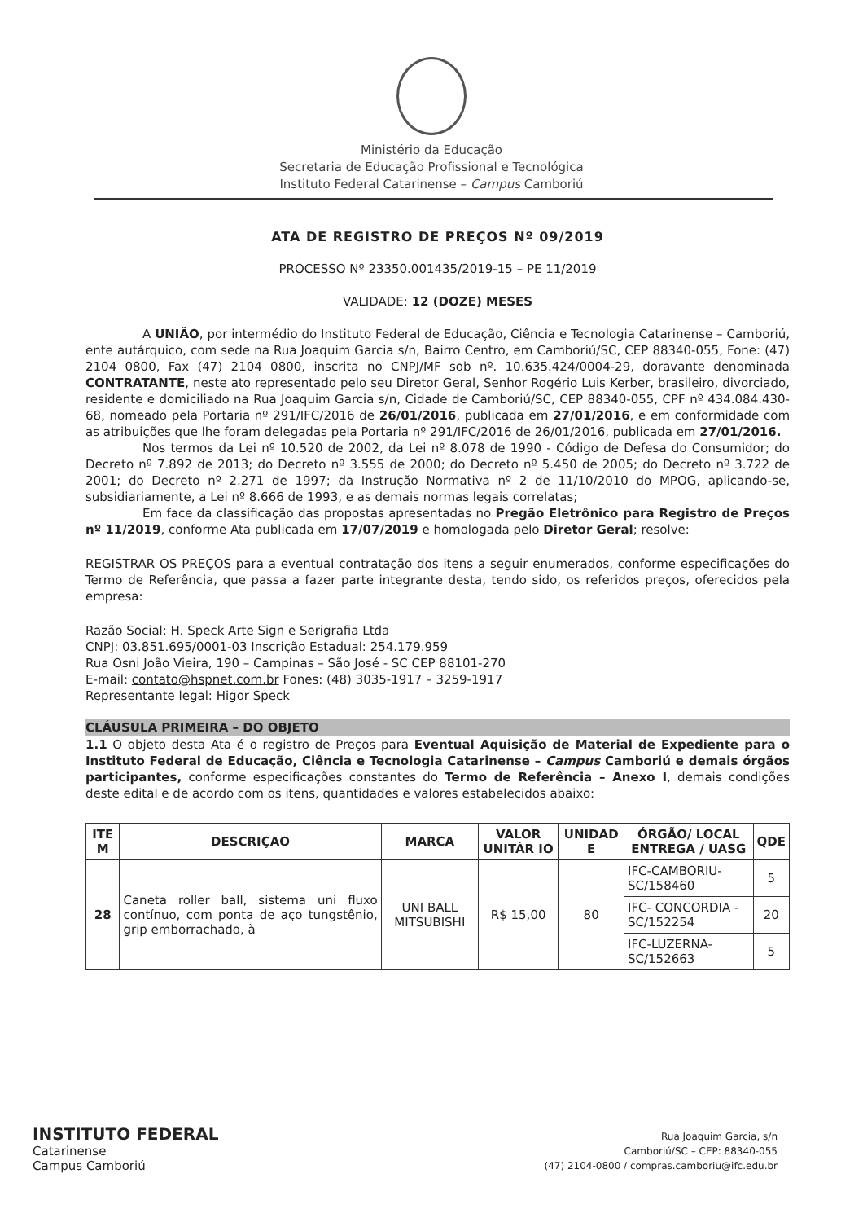Ministério da Educação
Secretaria de Educação Profissional e Tecnológica
Instituto Federal Catarinense – Campus Camboriú
ATA DE REGISTRO DE PREÇOS Nº 09/2019
PROCESSO Nº 23350.001435/2019-15 – PE 11/2019
VALIDADE: 12 (DOZE) MESES
A UNIÃO, por intermédio do Instituto Federal de Educação, Ciência e Tecnologia Catarinense – Camboriú, ente autárquico, com sede na Rua Joaquim Garcia s/n, Bairro Centro, em Camboriú/SC, CEP 88340-055, Fone: (47) 2104 0800, Fax (47) 2104 0800, inscrita no CNPJ/MF sob nº. 10.635.424/0004-29, doravante denominada CONTRATANTE, neste ato representado pelo seu Diretor Geral, Senhor Rogério Luis Kerber, brasileiro, divorciado, residente e domiciliado na Rua Joaquim Garcia s/n, Cidade de Camboriú/SC, CEP 88340-055, CPF nº 434.084.430-68, nomeado pela Portaria nº 291/IFC/2016 de 26/01/2016, publicada em 27/01/2016, e em conformidade com as atribuições que lhe foram delegadas pela Portaria nº 291/IFC/2016 de 26/01/2016, publicada em 27/01/2016.
Nos termos da Lei nº 10.520 de 2002, da Lei nº 8.078 de 1990 - Código de Defesa do Consumidor; do Decreto nº 7.892 de 2013; do Decreto nº 3.555 de 2000; do Decreto nº 5.450 de 2005; do Decreto nº 3.722 de 2001; do Decreto nº 2.271 de 1997; da Instrução Normativa nº 2 de 11/10/2010 do MPOG, aplicando-se, subsidiariamente, a Lei nº 8.666 de 1993, e as demais normas legais correlatas;
Em face da classificação das propostas apresentadas no Pregão Eletrônico para Registro de Preços nº 11/2019, conforme Ata publicada em 17/07/2019 e homologada pelo Diretor Geral; resolve:
REGISTRAR OS PREÇOS para a eventual contratação dos itens a seguir enumerados, conforme especificações do Termo de Referência, que passa a fazer parte integrante desta, tendo sido, os referidos preços, oferecidos pela empresa:
Razão Social: H. Speck Arte Sign e Serigrafia Ltda
CNPJ: 03.851.695/0001-03 Inscrição Estadual: 254.179.959
Rua Osni João Vieira, 190 – Campinas – São José - SC CEP 88101-270
E-mail: contato@hspnet.com.br Fones: (48) 3035-1917 – 3259-1917
Representante legal: Higor Speck
CLÁUSULA PRIMEIRA – DO OBJETO
1.1 O objeto desta Ata é o registro de Preços para Eventual Aquisição de Material de Expediente para o Instituto Federal de Educação, Ciência e Tecnologia Catarinense – Campus Camboriú e demais órgãos participantes, conforme especificações constantes do Termo de Referência – Anexo I, demais condições deste edital e de acordo com os itens, quantidades e valores estabelecidos abaixo:
| ITE M | DESCRIÇAO | MARCA | VALOR UNITÁR IO | UNIDAD E | ÓRGÃO/ LOCAL ENTREGA / UASG | QDE |
| --- | --- | --- | --- | --- | --- | --- |
| 28 | Caneta roller ball, sistema uni fluxo contínuo, com ponta de aço tungstênio, grip emborrachado, à | UNI BALL MITSUBISHI | R$ 15,00 | 80 | IFC-CAMBORIU-SC/158460 | 5 |
| | | | | | IFC- CONCORDIA - SC/152254 | 20 |
| | | | | | IFC-LUZERNA-SC/152663 | 5 |
INSTITUTO FEDERAL
Catarinense
Campus Camboriú
Rua Joaquim Garcia, s/n
Camboriú/SC – CEP: 88340-055
(47) 2104-0800 / compras.camboriu@ifc.edu.br